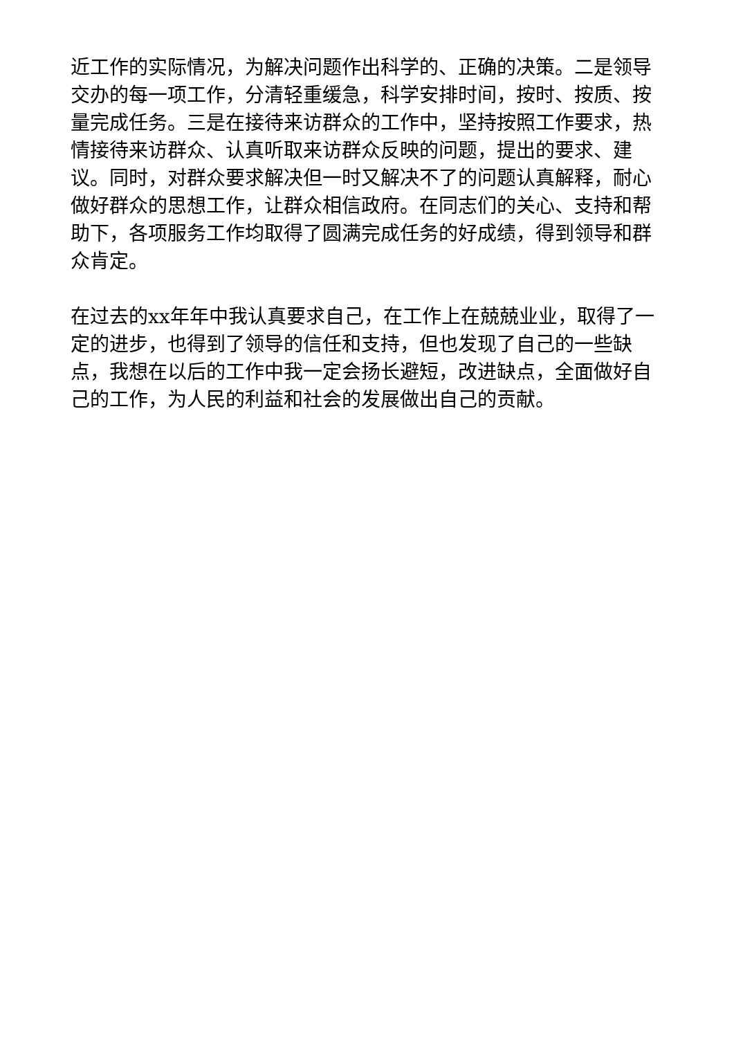近工作的实际情况，为解决问题作出科学的、正确的决策。二是领导交办的每一项工作，分清轻重缓急，科学安排时间，按时、按质、按量完成任务。三是在接待来访群众的工作中，坚持按照工作要求，热情接待来访群众、认真听取来访群众反映的问题，提出的要求、建议。同时，对群众要求解决但一时又解决不了的问题认真解释，耐心做好群众的思想工作，让群众相信政府。在同志们的关心、支持和帮助下，各项服务工作均取得了圆满完成任务的好成绩，得到领导和群众肯定。
在过去的xx年年中我认真要求自己，在工作上在兢兢业业，取得了一定的进步，也得到了领导的信任和支持，但也发现了自己的一些缺点，我想在以后的工作中我一定会扬长避短，改进缺点，全面做好自己的工作，为人民的利益和社会的发展做出自己的贡献。